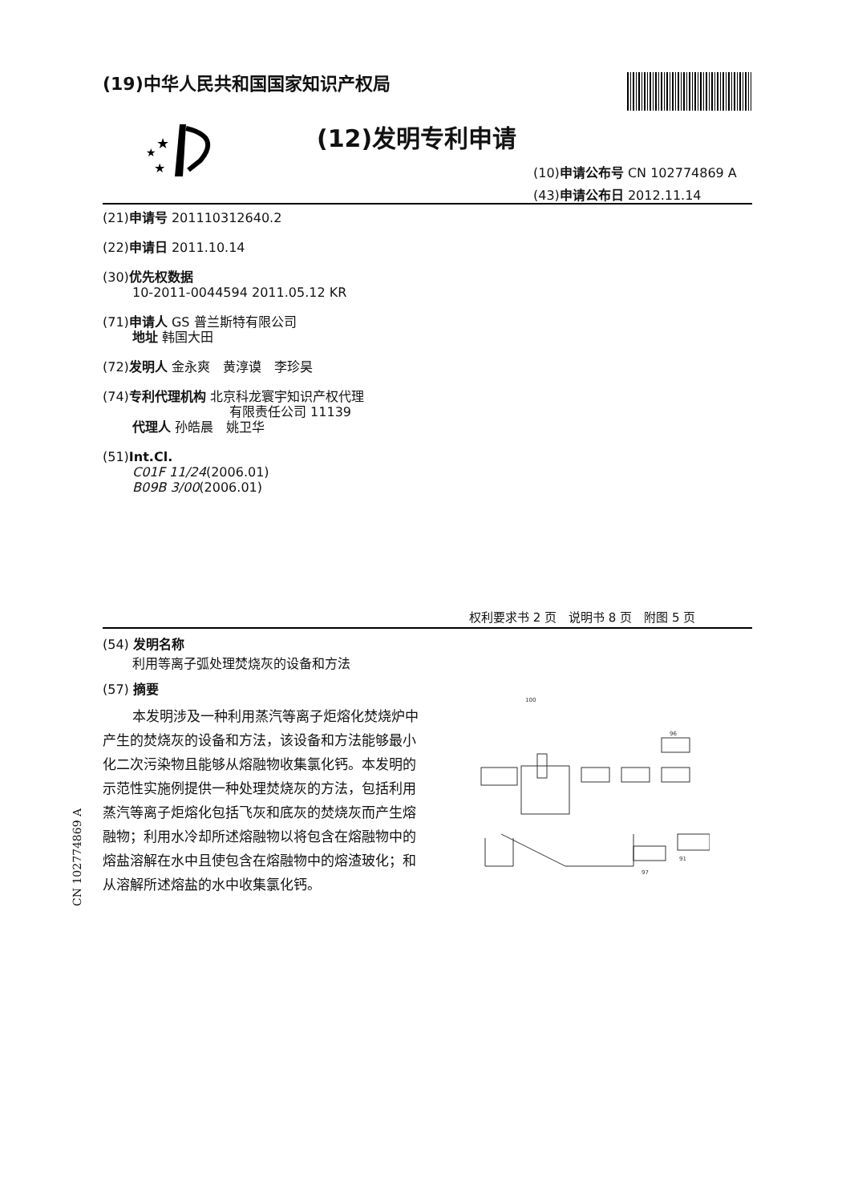(19)中华人民共和国国家知识产权局
★
★
★
(12)发明专利申请
(10)申请公布号 CN 102774869 A
(43)申请公布日 2012.11.14
(21)申请号 201110312640.2
(22)申请日 2011.10.14
(30)优先权数据
10-2011-0044594 2011.05.12 KR
(71)申请人 GS 普兰斯特有限公司
地址 韩国大田
(72)发明人 金永爽　黄淳谟　李珍昊
(74)专利代理机构 北京科龙寰宇知识产权代理
有限责任公司 11139
代理人 孙皓晨　姚卫华
(51)Int.Cl.
C01F 11/24(2006.01)
B09B 3/00(2006.01)
权利要求书 2 页　说明书 8 页　附图 5 页
(54) 发明名称
利用等离子弧处理焚烧灰的设备和方法
(57) 摘要
本发明涉及一种利用蒸汽等离子炬熔化焚烧炉中产生的焚烧灰的设备和方法，该设备和方法能够最小化二次污染物且能够从熔融物收集氯化钙。本发明的示范性实施例提供一种处理焚烧灰的方法，包括利用蒸汽等离子炬熔化包括飞灰和底灰的焚烧灰而产生熔融物；利用水冷却所述熔融物以将包含在熔融物中的熔盐溶解在水中且使包含在熔融物中的熔渣玻化；和从溶解所述熔盐的水中收集氯化钙。
100
96
91
97
CN 102774869 A